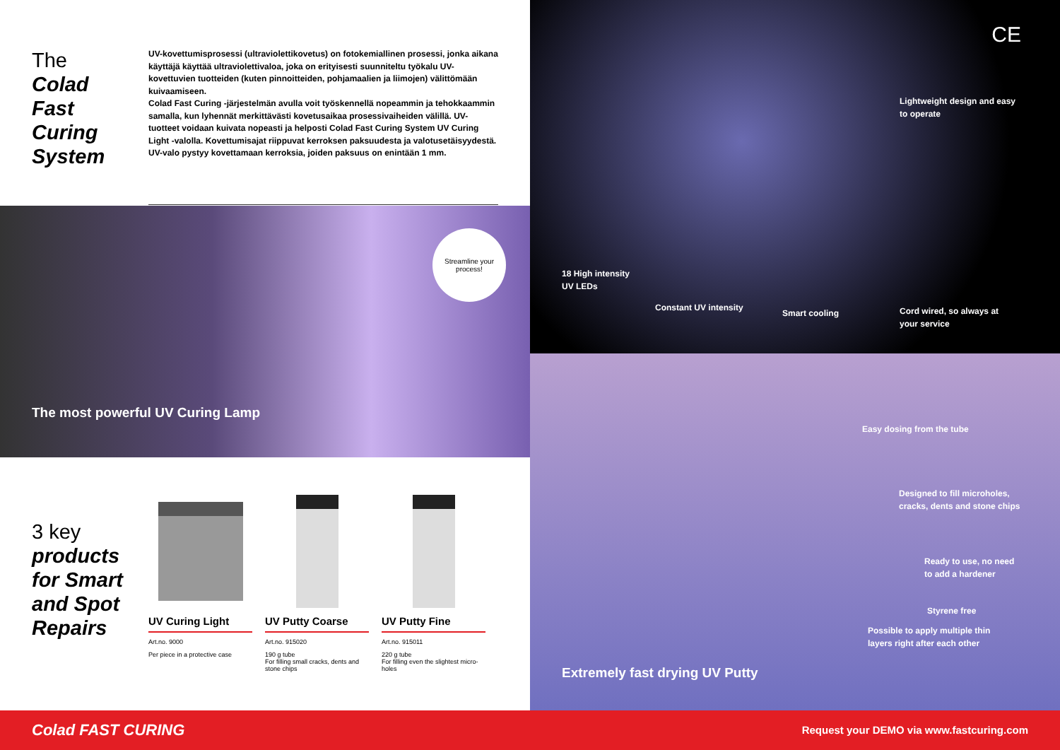The
Colad
Fast
Curing
System
UV-kovettumisprosessi (ultraviolettikovetus) on fotokemiallinen prosessi, jonka aikana käyttäjä käyttää ultraviolettivaloa, joka on erityisesti suunniteltu työkalu UV-kovettuvien tuotteiden (kuten pinnoitteiden, pohjamaalien ja liimojen) välittömään kuivaamiseen.
Colad Fast Curing -järjestelmän avulla voit työskennellä nopeammin ja tehokkaammin samalla, kun lyhennät merkittävästi kovetusaikaa prosessivaiheiden välillä. UV-tuotteet voidaan kuivata nopeasti ja helposti Colad Fast Curing System UV Curing Light -valolla. Kovettumisajat riippuvat kerroksen paksuudesta ja valotusetäisyydestä. UV-valo pystyy kovettamaan kerroksia, joiden paksuus on enintään 1 mm.
Streamline your process!
The most powerful UV Curing Lamp
3 key
products
for Smart
and Spot
Repairs
UV Curing Light
Art.no. 9000
Per piece in a protective case
UV Putty Coarse
Art.no. 915020
190 g tube
For filling small cracks, dents and stone chips
UV Putty Fine
Art.no. 915011
220 g tube
For filling even the slightest micro-holes
CE
Lightweight design and easy
to operate
18 High intensity
UV LEDs
Constant UV intensity
Smart cooling
Cord wired, so always at
your service
Easy dosing from the tube
Designed to fill microholes,
cracks, dents and stone chips
Ready to use, no need
to add a hardener
Styrene free
Possible to apply multiple thin
layers right after each other
Extremely fast drying UV Putty
Colad FAST CURING
Request your DEMO via www.fastcuring.com